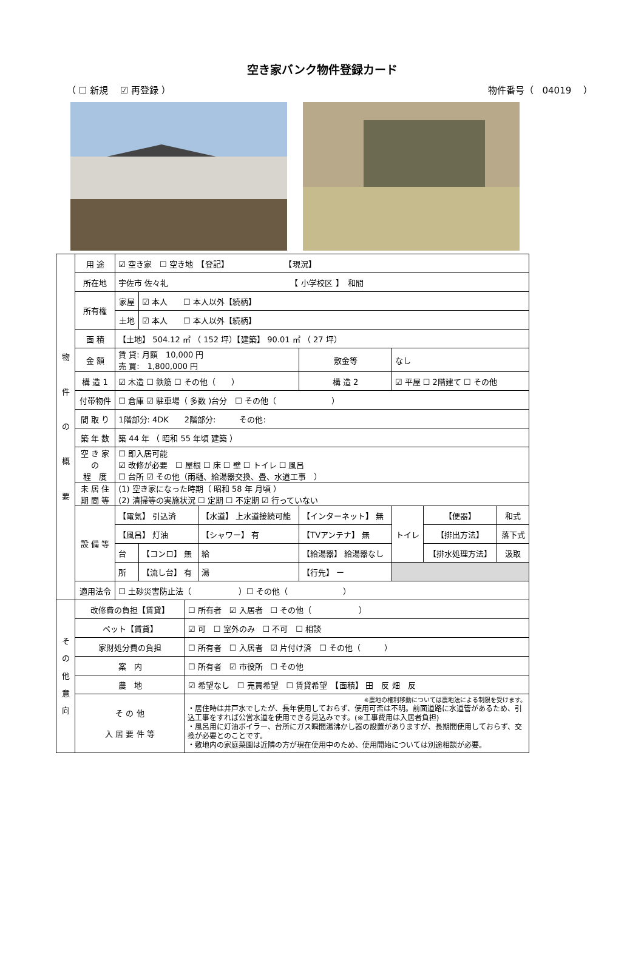空き家バンク物件登録カード
（ ☐ 新規　 ☑ 再登録 ） 物件番号（　04019　 ）
| 物 件 の 概 要 | 用 途 | ☑ 空き家 ☐ 空き地 【登記】 【現況】 | | | | | | |
| | 所在地 | 宇佐市 佐々礼 【 小学校区 】 和間 | | | | | | |
| | 所有権 | 家屋 | ☑ 本人 ☐ 本人以外【続柄】 | | | | | |
| | | 土地 | ☑ 本人 ☐ 本人以外【続柄】 | | | | | |
| | 面 積 | 【土地】 504.12 ㎡ （ 152 坪）【建築】 90.01 ㎡ （ 27 坪） | | | | | | |
| | 金 額 | 賃 貸: 月額 10,000 円 売 買: 1,800,000 円 | | | 敷金等 | なし | | |
| | 構 造 1 | ☑ 木造 ☐ 鉄筋 ☐ その他（ ） | | | 構 造 2 | ☑ 平屋 ☐ 2階建て ☐ その他 | | |
| | 付帯物件 | ☐ 倉庫 ☑ 駐車場（ 多数 )台分 ☐ その他（ ） | | | | | | |
| | 間 取 り | 1階部分: 4DK 2階部分: その他: | | | | | | |
| | 築 年 数 | 築 44 年 （ 昭和 55 年頃 建築 ） | | | | | | |
| | 空 き 家 の 程 度 | ☐ 即入居可能 ☑ 改修が必要 ☐ 屋根 ☐ 床 ☐ 壁 ☐ トイレ ☐ 風呂 ☐ 台所 ☑ その他（雨樋、給湯器交換、畳、水道工事 ） | | | | | | |
| | 未 居 住 期 間 等 | (1) 空き家になった時期（ 昭和 58 年 月頃 ） (2) 清掃等の実施状況 ☐ 定期 ☐ 不定期 ☑ 行っていない | | | | | | |
| | 設 備 等 | 【電気】 引込済 | | 【水道】 上水道接続可能 | 【インターネット】 無 | トイレ | 【便器】 | 和式 |
| | | 【風呂】 灯油 | | 【シャワー】 有 | 【TVアンテナ】 無 | | 【排出方法】 | 落下式 |
| | | 台 | 【コンロ】 無 | 給 | 【給湯器】 給湯器なし | | 【排水処理方法】 | 汲取 |
| | | 所 | 【流し台】 有 | 湯 | 【行先】 ー | | | |
| | 適用法令 | ☐ 土砂災害防止法（ ）☐ その他（ ） | | | | | | |
| そ の 他 意 向 | 改修費の負担【賃貸】 | ☐ 所有者 ☑ 入居者 ☐ その他（ ） |
| | ペット【賃貸】 | ☑ 可 ☐ 室外のみ ☐ 不可 ☐ 相談 |
| | 家財処分費の負担 | ☐ 所有者 ☐ 入居者 ☑ 片付け済 ☐ その他（ ） |
| | 案 内 | ☐ 所有者 ☑ 市役所 ☐ その他 |
| | 農 地 | ☑ 希望なし ☐ 売買希望 ☐ 賃貸希望 【面積】 田 反 畑 反 |
| | そ の 他 入 居 要 件 等 | ※農地の権利移動については農地法による制限を受けます。 ・居住時は井戸水でしたが、長年使用しておらず、使用可否は不明。前面道路に水道管があるため、引込工事をすれば公営水道を使用できる見込みです。(※工事費用は入居者負担) ・風呂用に灯油ボイラー、台所にガス瞬間湯沸かし器の設置がありますが、長期間使用しておらず、交換が必要とのことです。 ・敷地内の家庭菜園は近隣の方が現在使用中のため、使用開始については別途相談が必要。 |